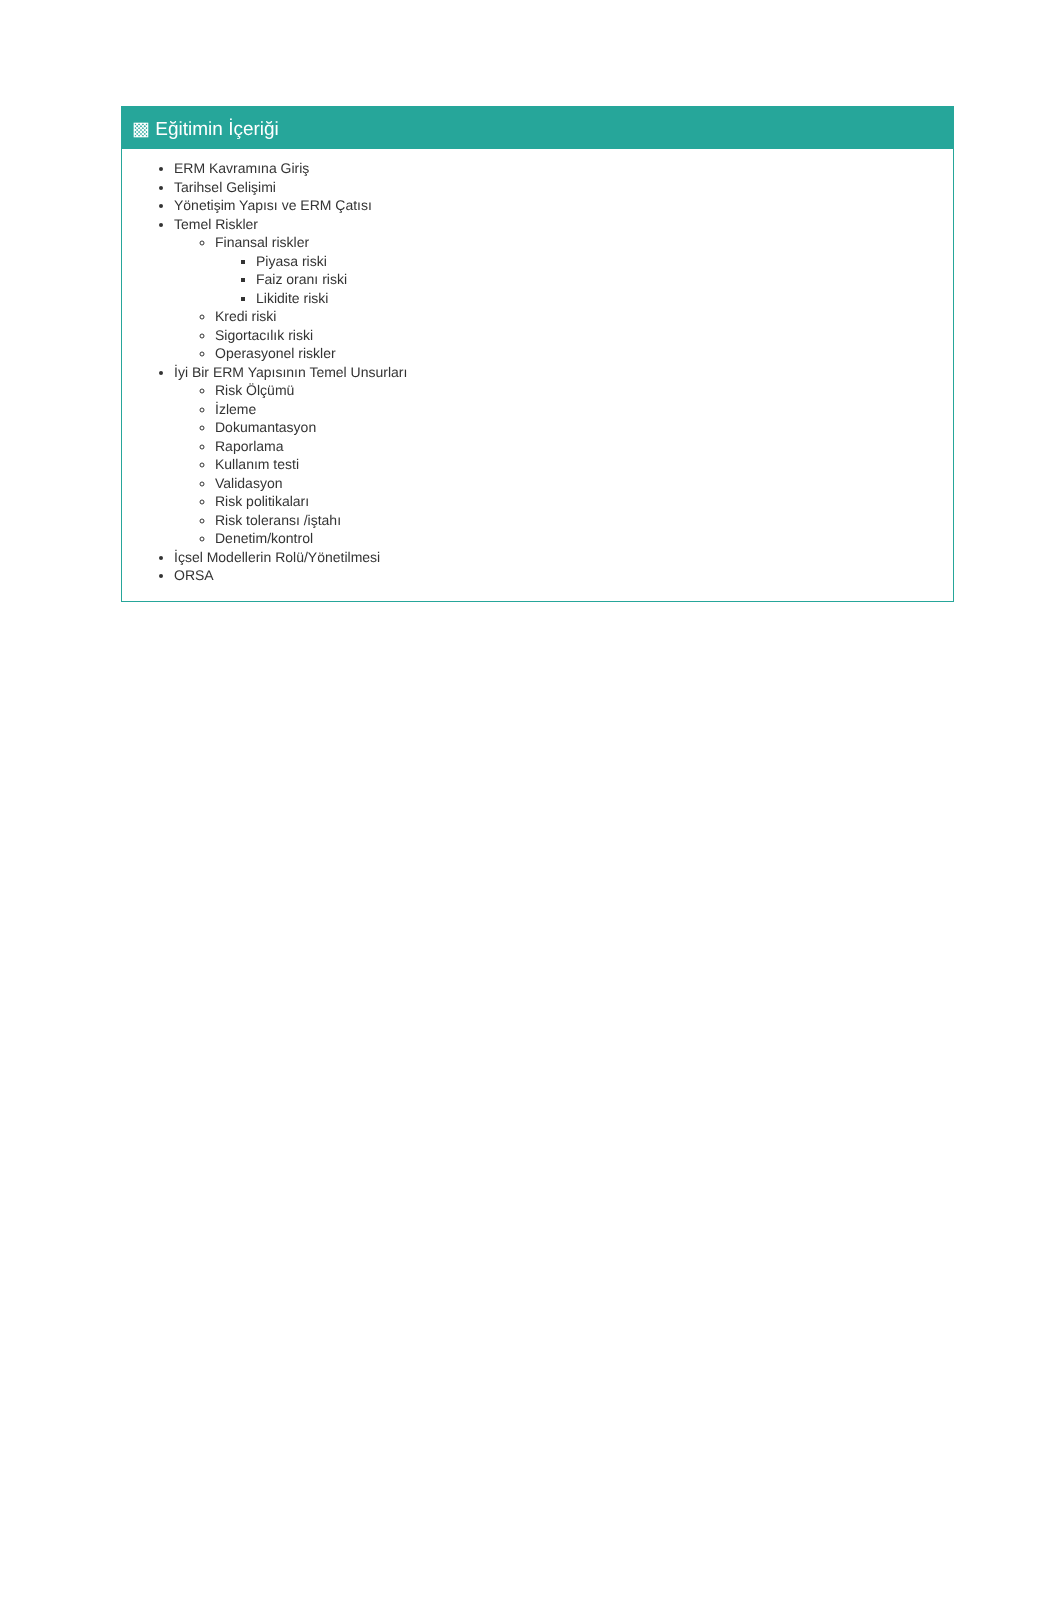▩ Eğitimin İçeriği
ERM Kavramına Giriş
Tarihsel Gelişimi
Yönetişim Yapısı ve ERM Çatısı
Temel Riskler
Finansal riskler
Piyasa riski
Faiz oranı riski
Likidite riski
Kredi riski
Sigortacılık riski
Operasyonel riskler
İyi Bir ERM Yapısının Temel Unsurları
Risk Ölçümü
İzleme
Dokumantasyon
Raporlama
Kullanım testi
Validasyon
Risk politikaları
Risk toleransı /iştahı
Denetim/kontrol
İçsel Modellerin Rolü/Yönetilmesi
ORSA